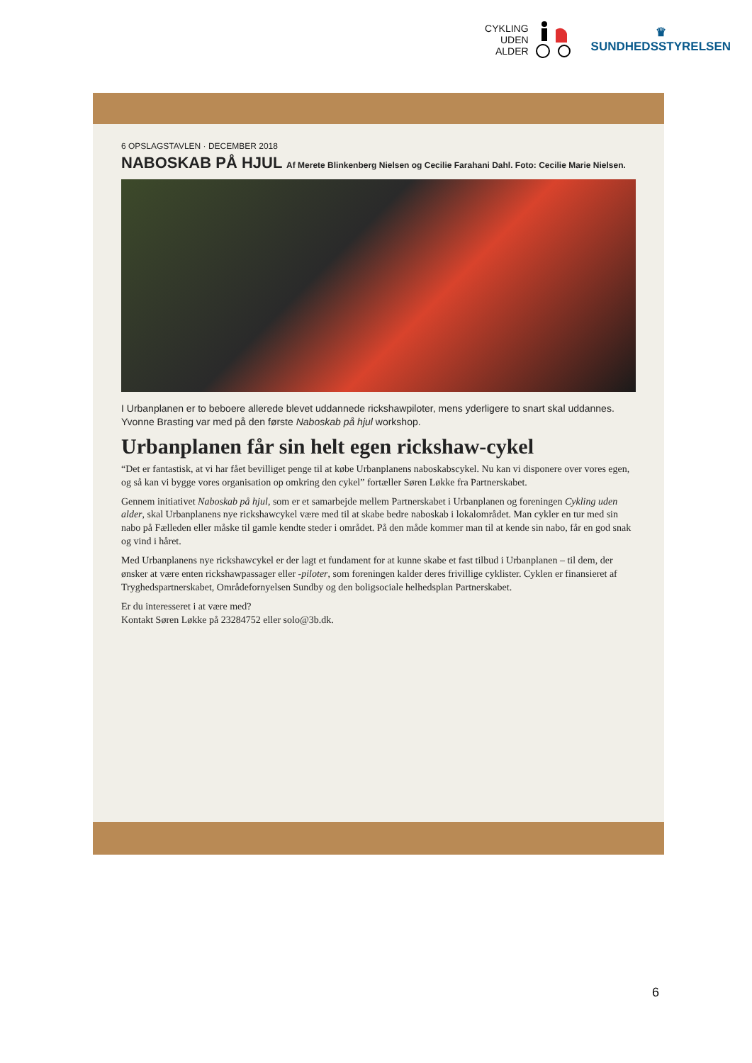CYKLING
UDEN
ALDER
♛
SUNDHEDSSTYRELSEN
6 OPSLAGSTAVLEN · DECEMBER 2018
NABOSKAB PÅ HJUL Af Merete Blinkenberg Nielsen og Cecilie Farahani Dahl. Foto: Cecilie Marie Nielsen.
I Urbanplanen er to beboere allerede blevet uddannede rickshawpiloter, mens yderligere to snart skal uddannes. Yvonne Brasting var med på den første Naboskab på hjul workshop.
Urbanplanen får sin helt egen rickshaw-cykel
“Det er fantastisk, at vi har fået bevilliget penge til at købe Urbanplanens naboskabscykel. Nu kan vi disponere over vores egen, og så kan vi bygge vores organisation op omkring den cykel” fortæller Søren Løkke fra Partnerskabet.
Gennem initiativet Naboskab på hjul, som er et samarbejde mellem Partnerskabet i Urbanplanen og foreningen Cykling uden alder, skal Urbanplanens nye rickshawcykel være med til at skabe bedre naboskab i lokalområdet. Man cykler en tur med sin nabo på Fælleden eller måske til gamle kendte steder i området. På den måde kommer man til at kende sin nabo, får en god snak og vind i håret.
Med Urbanplanens nye rickshawcykel er der lagt et fundament for at kunne skabe et fast tilbud i Urbanplanen – til dem, der ønsker at være enten rickshawpassager eller -piloter, som foreningen kalder deres frivillige cyklister. Cyklen er finansieret af Tryghedspartnerskabet, Områdefornyelsen Sundby og den boligsociale helhedsplan Partnerskabet.
Er du interesseret i at være med?
Kontakt Søren Løkke på 23284752 eller solo@3b.dk.
6